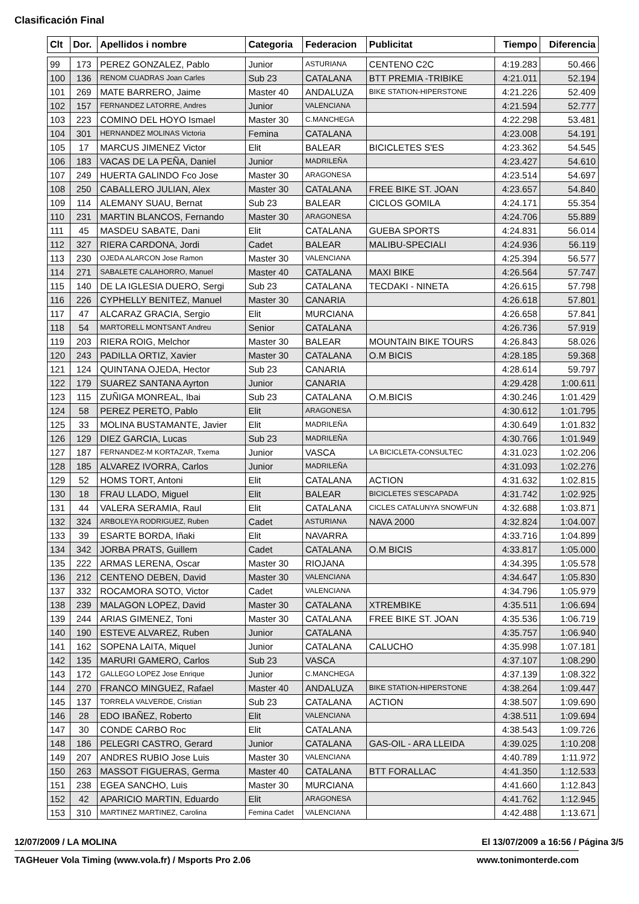Clasificación Final
| Clt | Dor. | Apellidos i nombre | Categoria | Federacion | Publicitat | Tiempo | Diferencia |
| --- | --- | --- | --- | --- | --- | --- | --- |
| 99 | 173 | PEREZ GONZALEZ, Pablo | Junior | ASTURIANA | CENTENO C2C | 4:19.283 | 50.466 |
| 100 | 136 | RENOM CUADRAS Joan Carles | Sub 23 | CATALANA | BTT PREMIA -TRIBIKE | 4:21.011 | 52.194 |
| 101 | 269 | MATE BARRERO, Jaime | Master 40 | ANDALUZA | BIKE STATION-HIPERSTONE | 4:21.226 | 52.409 |
| 102 | 157 | FERNANDEZ LATORRE, Andres | Junior | VALENCIANA | | 4:21.594 | 52.777 |
| 103 | 223 | COMINO DEL HOYO Ismael | Master 30 | C.MANCHEGA | | 4:22.298 | 53.481 |
| 104 | 301 | HERNANDEZ MOLINAS Victoria | Femina | CATALANA | | 4:23.008 | 54.191 |
| 105 | 17 | MARCUS JIMENEZ Victor | Elit | BALEAR | BICICLETES S'ES | 4:23.362 | 54.545 |
| 106 | 183 | VACAS DE LA PEÑA, Daniel | Junior | MADRILEÑA | | 4:23.427 | 54.610 |
| 107 | 249 | HUERTA GALINDO Fco Jose | Master 30 | ARAGONESA | | 4:23.514 | 54.697 |
| 108 | 250 | CABALLERO JULIAN, Alex | Master 30 | CATALANA | FREE BIKE ST. JOAN | 4:23.657 | 54.840 |
| 109 | 114 | ALEMANY SUAU, Bernat | Sub 23 | BALEAR | CICLOS GOMILA | 4:24.171 | 55.354 |
| 110 | 231 | MARTIN BLANCOS, Fernando | Master 30 | ARAGONESA | | 4:24.706 | 55.889 |
| 111 | 45 | MASDEU SABATE, Dani | Elit | CATALANA | GUEBA SPORTS | 4:24.831 | 56.014 |
| 112 | 327 | RIERA CARDONA, Jordi | Cadet | BALEAR | MALIBU-SPECIALI | 4:24.936 | 56.119 |
| 113 | 230 | OJEDA ALARCON Jose Ramon | Master 30 | VALENCIANA | | 4:25.394 | 56.577 |
| 114 | 271 | SABALETE CALAHORRO, Manuel | Master 40 | CATALANA | MAXI BIKE | 4:26.564 | 57.747 |
| 115 | 140 | DE LA IGLESIA DUERO, Sergi | Sub 23 | CATALANA | TECDAKI - NINETA | 4:26.615 | 57.798 |
| 116 | 226 | CYPHELLY BENITEZ, Manuel | Master 30 | CANARIA | | 4:26.618 | 57.801 |
| 117 | 47 | ALCARAZ GRACIA, Sergio | Elit | MURCIANA | | 4:26.658 | 57.841 |
| 118 | 54 | MARTORELL MONTSANT Andreu | Senior | CATALANA | | 4:26.736 | 57.919 |
| 119 | 203 | RIERA ROIG, Melchor | Master 30 | BALEAR | MOUNTAIN BIKE TOURS | 4:26.843 | 58.026 |
| 120 | 243 | PADILLA ORTIZ, Xavier | Master 30 | CATALANA | O.M BICIS | 4:28.185 | 59.368 |
| 121 | 124 | QUINTANA OJEDA, Hector | Sub 23 | CANARIA | | 4:28.614 | 59.797 |
| 122 | 179 | SUAREZ SANTANA Ayrton | Junior | CANARIA | | 4:29.428 | 1:00.611 |
| 123 | 115 | ZUÑIGA MONREAL, Ibai | Sub 23 | CATALANA | O.M.BICIS | 4:30.246 | 1:01.429 |
| 124 | 58 | PEREZ PERETO, Pablo | Elit | ARAGONESA | | 4:30.612 | 1:01.795 |
| 125 | 33 | MOLINA BUSTAMANTE, Javier | Elit | MADRILEÑA | | 4:30.649 | 1:01.832 |
| 126 | 129 | DIEZ GARCIA, Lucas | Sub 23 | MADRILEÑA | | 4:30.766 | 1:01.949 |
| 127 | 187 | FERNANDEZ-M KORTAZAR, Txema | Junior | VASCA | LA BICICLETA-CONSULTEC | 4:31.023 | 1:02.206 |
| 128 | 185 | ALVAREZ IVORRA, Carlos | Junior | MADRILEÑA | | 4:31.093 | 1:02.276 |
| 129 | 52 | HOMS TORT, Antoni | Elit | CATALANA | ACTION | 4:31.632 | 1:02.815 |
| 130 | 18 | FRAU LLADO, Miguel | Elit | BALEAR | BICICLETES S'ESCAPADA | 4:31.742 | 1:02.925 |
| 131 | 44 | VALERA SERAMIA, Raul | Elit | CATALANA | CICLES CATALUNYA SNOWFUN | 4:32.688 | 1:03.871 |
| 132 | 324 | ARBOLEYA RODRIGUEZ, Ruben | Cadet | ASTURIANA | NAVA 2000 | 4:32.824 | 1:04.007 |
| 133 | 39 | ESARTE BORDA, Iñaki | Elit | NAVARRA | | 4:33.716 | 1:04.899 |
| 134 | 342 | JORBA PRATS, Guillem | Cadet | CATALANA | O.M BICIS | 4:33.817 | 1:05.000 |
| 135 | 222 | ARMAS LERENA, Oscar | Master 30 | RIOJANA | | 4:34.395 | 1:05.578 |
| 136 | 212 | CENTENO DEBEN, David | Master 30 | VALENCIANA | | 4:34.647 | 1:05.830 |
| 137 | 332 | ROCAMORA SOTO, Victor | Cadet | VALENCIANA | | 4:34.796 | 1:05.979 |
| 138 | 239 | MALAGON LOPEZ, David | Master 30 | CATALANA | XTREMBIKE | 4:35.511 | 1:06.694 |
| 139 | 244 | ARIAS GIMENEZ, Toni | Master 30 | CATALANA | FREE BIKE ST. JOAN | 4:35.536 | 1:06.719 |
| 140 | 190 | ESTEVE ALVAREZ, Ruben | Junior | CATALANA | | 4:35.757 | 1:06.940 |
| 141 | 162 | SOPENA LAITA, Miquel | Junior | CATALANA | CALUCHO | 4:35.998 | 1:07.181 |
| 142 | 135 | MARURI GAMERO, Carlos | Sub 23 | VASCA | | 4:37.107 | 1:08.290 |
| 143 | 172 | GALLEGO LOPEZ Jose Enrique | Junior | C.MANCHEGA | | 4:37.139 | 1:08.322 |
| 144 | 270 | FRANCO MINGUEZ, Rafael | Master 40 | ANDALUZA | BIKE STATION-HIPERSTONE | 4:38.264 | 1:09.447 |
| 145 | 137 | TORRELA VALVERDE, Cristian | Sub 23 | CATALANA | ACTION | 4:38.507 | 1:09.690 |
| 146 | 28 | EDO IBAÑEZ, Roberto | Elit | VALENCIANA | | 4:38.511 | 1:09.694 |
| 147 | 30 | CONDE CARBO Roc | Elit | CATALANA | | 4:38.543 | 1:09.726 |
| 148 | 186 | PELEGRI CASTRO, Gerard | Junior | CATALANA | GAS-OIL - ARA LLEIDA | 4:39.025 | 1:10.208 |
| 149 | 207 | ANDRES RUBIO Jose Luis | Master 30 | VALENCIANA | | 4:40.789 | 1:11.972 |
| 150 | 263 | MASSOT FIGUERAS, Germa | Master 40 | CATALANA | BTT FORALLAC | 4:41.350 | 1:12.533 |
| 151 | 238 | EGEA SANCHO, Luis | Master 30 | MURCIANA | | 4:41.660 | 1:12.843 |
| 152 | 42 | APARICIO MARTIN, Eduardo | Elit | ARAGONESA | | 4:41.762 | 1:12.945 |
| 153 | 310 | MARTINEZ MARTINEZ, Carolina | Femina Cadet | VALENCIANA | | 4:42.488 | 1:13.671 |
12/07/2009 / LA MOLINA El 13/07/2009 a 16:56 / Página 3/5
TAGHeuer Vola Timing (www.vola.fr) / Msports Pro 2.06 www.tonimonterde.com